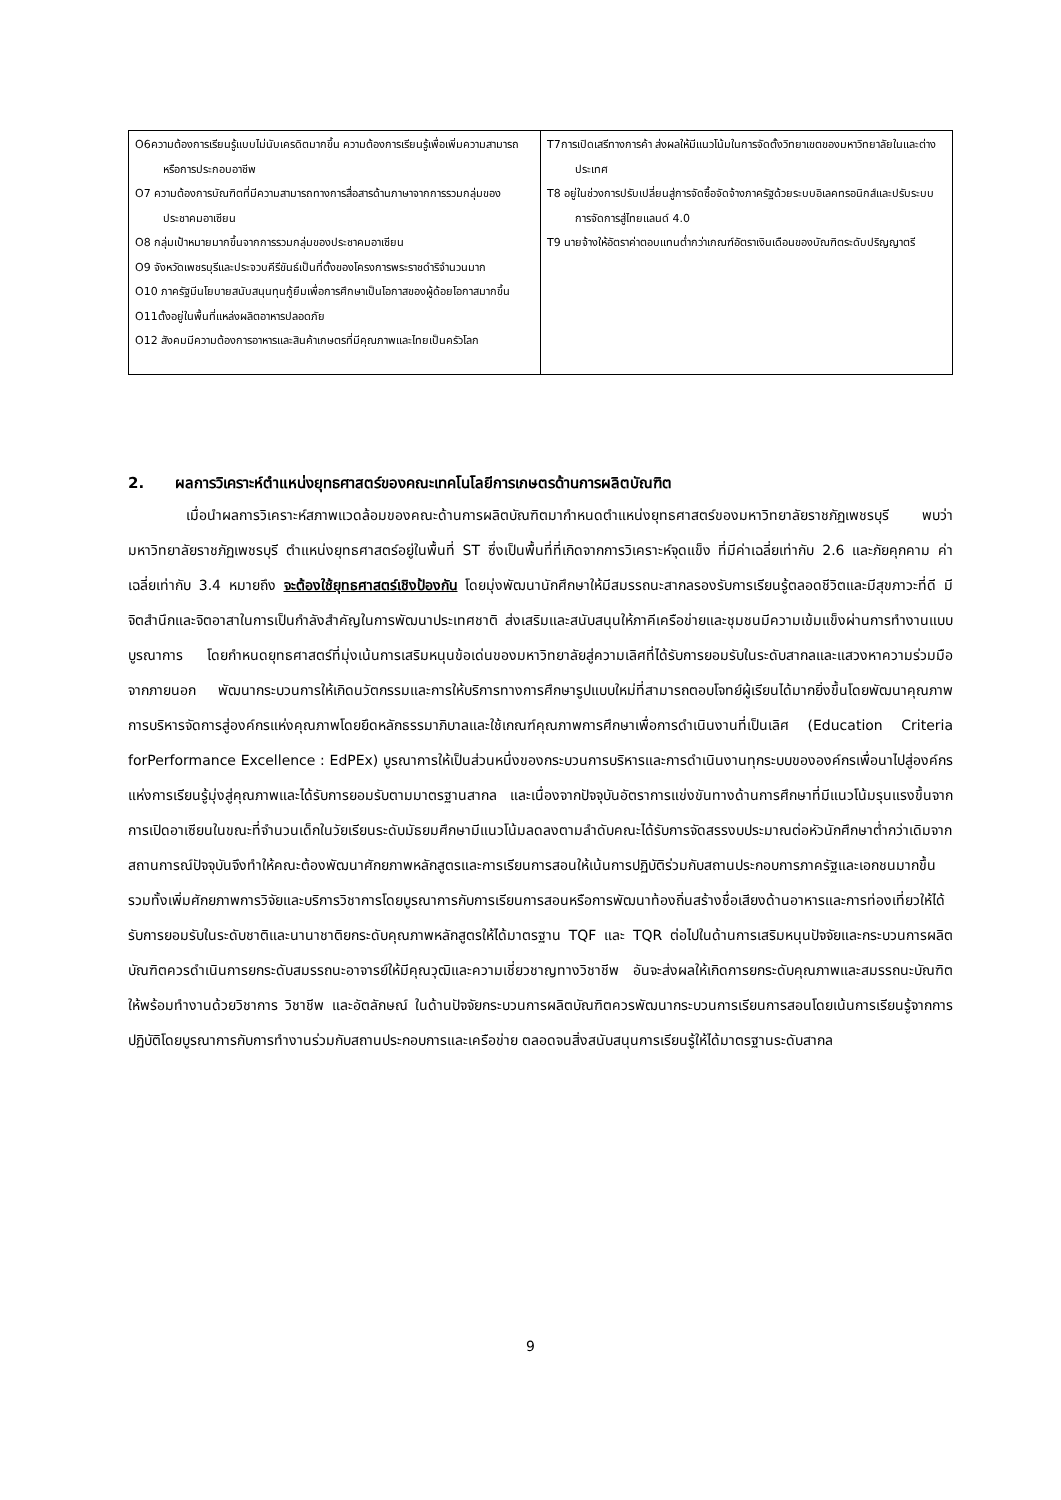| O6ความต้องการเรียนรู้แบบไม่นับเครดิตมากขึ้น ความต้องการเรียนรู้เพื่อเพิ่มความสามารถหรือการประกอบอาชีพ O7 ความต้องการบัณฑิตที่มีความสามารถทางการสื่อสารด้านภาษาจากการรวมกลุ่มของประชาคมอาเซียน O8 กลุ่มเป้าหมายมากขึ้นจากการรวมกลุ่มของประชาคมอาเซียน O9 จังหวัดเพชรบุรีและประจวบคีรีขันธ์เป็นที่ตั้งของโครงการพระราชดำริจำนวนมาก O10 ภาครัฐมีนโยบายสนับสนุนทุนกู้ยืมเพื่อการศึกษาเป็นโอกาสของผู้ด้อยโอกาสมากขึ้น O11ตั้งอยู่ในพื้นที่แหล่งผลิตอาหารปลอดภัย O12 สังคมมีความต้องการอาหารและสินค้าเกษตรที่มีคุณภาพและไทยเป็นครัวโลก | T7การเปิดเสรีทางการค้า ส่งผลให้มีแนวโน้มในการจัดตั้งวิทยาเขตของมหาวิทยาลัยในและต่างประเทศ T8 อยู่ในช่วงการปรับเปลี่ยนสู่การจัดซื้อจัดจ้างภาครัฐด้วยระบบอิเลคทรอนิกส์และปรับระบบการจัดการสู่ไทยแลนด์ 4.0 T9 นายจ้างให้อัตราค่าตอบแทนต่ำกว่าเกณฑ์อัตราเงินเดือนของบัณฑิตระดับปริญญาตรี |
2. ผลการวิเคราะห์ตำแหน่งยุทธศาสตร์ของคณะเทคโนโลยีการเกษตรด้านการผลิตบัณฑิต
เมื่อนำผลการวิเคราะห์สภาพแวดล้อมของคณะด้านการผลิตบัณฑิตมากำหนดตำแหน่งยุทธศาสตร์ของมหาวิทยาลัยราชภัฏเพชรบุรี พบว่า มหาวิทยาลัยราชภัฏเพชรบุรี ตำแหน่งยุทธศาสตร์อยู่ในพื้นที่ ST ซึ่งเป็นพื้นที่ที่เกิดจากการวิเคราะห์จุดแข็ง ที่มีค่าเฉลี่ยเท่ากับ 2.6 และภัยคุกคาม ค่าเฉลี่ยเท่ากับ 3.4 หมายถึง จะต้องใช้ยุทธศาสตร์เชิงป้องกัน โดยมุ่งพัฒนานักศึกษาให้มีสมรรถนะสากลรองรับการเรียนรู้ตลอดชีวิตและมีสุขภาวะที่ดี มีจิตสำนึกและจิตอาสาในการเป็นกำลังสำคัญในการพัฒนาประเทศชาติ ส่งเสริมและสนับสนุนให้ภาคีเครือข่ายและชุมชนมีความเข้มแข็งผ่านการทำงานแบบบูรณาการ โดยกำหนดยุทธศาสตร์ที่มุ่งเน้นการเสริมหนุนข้อเด่นของมหาวิทยาลัยสู่ความเลิศที่ได้รับการยอมรับในระดับสากลและแสวงหาความร่วมมือจากภายนอก พัฒนากระบวนการให้เกิดนวัตกรรมและการให้บริการทางการศึกษารูปแบบใหม่ที่สามารถตอบโจทย์ผู้เรียนได้มากยิ่งขึ้นโดยพัฒนาคุณภาพการบริหารจัดการสู่องค์กรแห่งคุณภาพโดยยึดหลักธรรมาภิบาลและใช้เกณฑ์คุณภาพการศึกษาเพื่อการดำเนินงานที่เป็นเลิศ (Education Criteria forPerformance Excellence : EdPEx) บูรณาการให้เป็นส่วนหนึ่งของกระบวนการบริหารและการดำเนินงานทุกระบบขององค์กรเพื่อนาไปสู่องค์กรแห่งการเรียนรู้มุ่งสู่คุณภาพและได้รับการยอมรับตามมาตรฐานสากล และเนื่องจากปัจจุบันอัตราการแข่งขันทางด้านการศึกษาที่มีแนวโน้มรุนแรงขึ้นจากการเปิดอาเซียนในขณะที่จำนวนเด็กในวัยเรียนระดับมัธยมศึกษามีแนวโน้มลดลงตามลำดับคณะได้รับการจัดสรรงบประมาณต่อหัวนักศึกษาต่ำกว่าเดิมจากสถานการณ์ปัจจุบันจึงทำให้คณะต้องพัฒนาศักยภาพหลักสูตรและการเรียนการสอนให้เน้นการปฏิบัติร่วมกับสถานประกอบการภาครัฐและเอกชนมากขึ้น รวมทั้งเพิ่มศักยภาพการวิจัยและบริการวิชาการโดยบูรณาการกับการเรียนการสอนหรือการพัฒนาท้องถิ่นสร้างชื่อเสียงด้านอาหารและการท่องเที่ยวให้ได้รับการยอมรับในระดับชาติและนานาชาติยกระดับคุณภาพหลักสูตรให้ได้มาตรฐาน TQF และ TQR ต่อไปในด้านการเสริมหนุนปัจจัยและกระบวนการผลิตบัณฑิตควรดำเนินการยกระดับสมรรถนะอาจารย์ให้มีคุณวุฒิและความเชี่ยวชาญทางวิชาชีพ อันจะส่งผลให้เกิดการยกระดับคุณภาพและสมรรถนะบัณฑิตให้พร้อมทำงานด้วยวิชาการ วิชาชีพ และอัตลักษณ์ ในด้านปัจจัยกระบวนการผลิตบัณฑิตควรพัฒนากระบวนการเรียนการสอนโดยเน้นการเรียนรู้จากการปฏิบัติโดยบูรณาการกับการทำงานร่วมกับสถานประกอบการและเครือข่าย ตลอดจนสิ่งสนับสนุนการเรียนรู้ให้ได้มาตรฐานระดับสากล
9